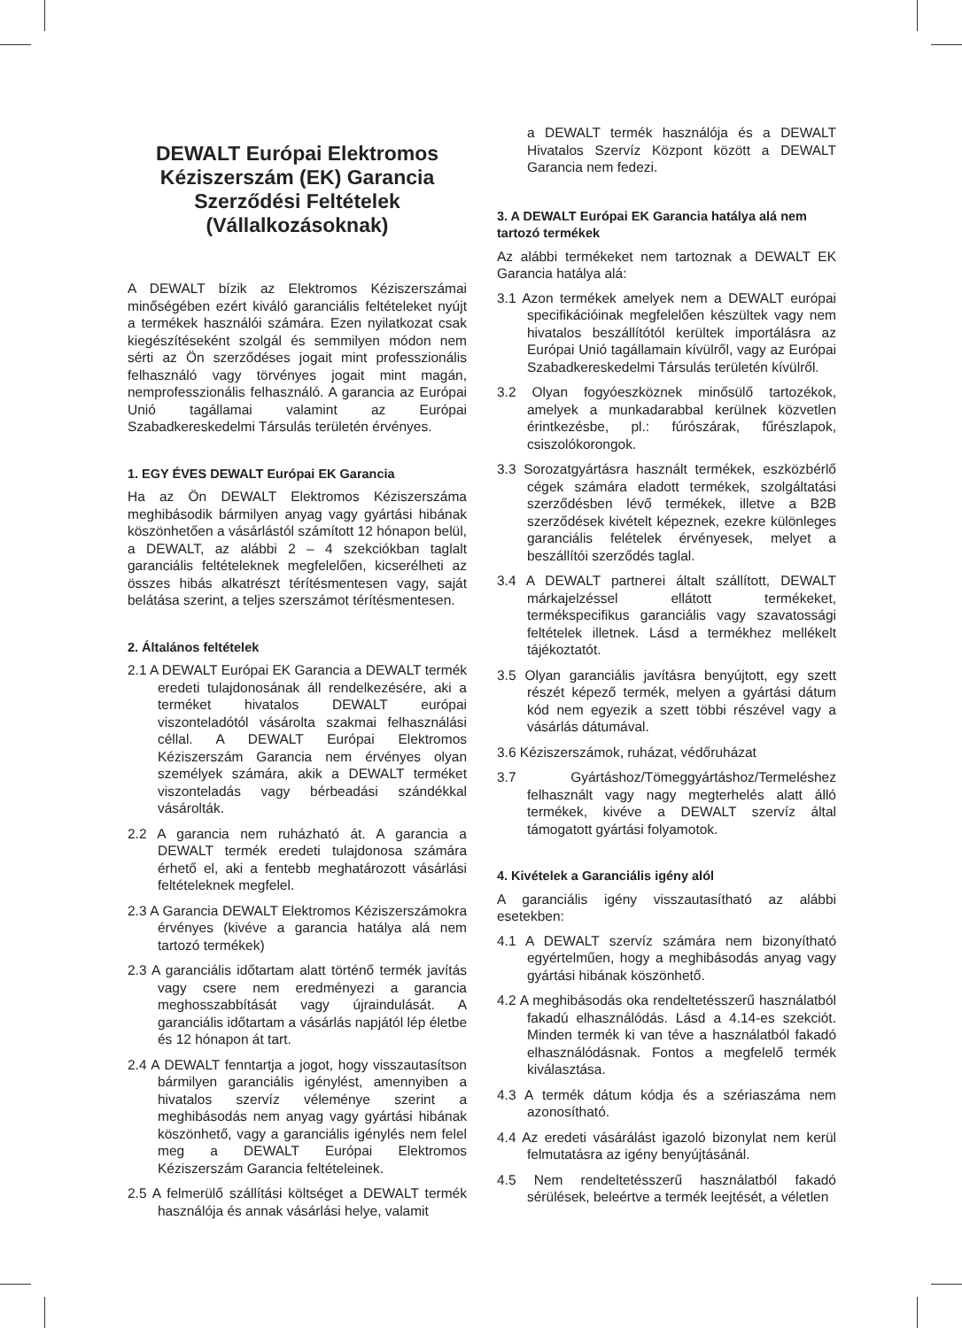DEWALT Európai Elektromos Kéziszerszám (EK) Garancia Szerződési Feltételek (Vállalkozásoknak)
A DEWALT bízik az Elektromos Kéziszerszámai minőségében ezért kiváló garanciális feltételeket nyújt a termékek használói számára. Ezen nyilatkozat csak kiegészítéseként szolgál és semmilyen módon nem sérti az Ön szerződéses jogait mint professzionális felhasználó vagy törvényes jogait mint magán, nemprofesszionális felhasználó. A garancia az Európai Unió tagállamai valamint az Európai Szabadkereskedelmi Társulás területén érvényes.
1. EGY ÉVES DEWALT Európai EK Garancia
Ha az Ön DEWALT Elektromos Kéziszerszáma meghibásodik bármilyen anyag vagy gyártási hibának köszönhetően a vásárlástól számított 12 hónapon belül, a DEWALT, az alábbi 2 – 4 szekciókban taglalt garanciális feltételeknek megfelelően, kicserélheti az összes hibás alkatrészt térítésmentesen vagy, saját belátása szerint, a teljes szerszámot térítésmentesen.
2. Általános feltételek
2.1 A DEWALT Európai EK Garancia a DEWALT termék eredeti tulajdonosának áll rendelkezésére, aki a terméket hivatalos DEWALT európai viszonteladótól vásárolta szakmai felhasználási céllal. A DEWALT Európai Elektromos Kéziszerszám Garancia nem érvényes olyan személyek számára, akik a DEWALT terméket viszonteladás vagy bérbeadási szándékkal vásárolták.
2.2 A garancia nem ruházható át. A garancia a DEWALT termék eredeti tulajdonosa számára érhető el, aki a fentebb meghatározott vásárlási feltételeknek megfelel.
2.3 A Garancia DEWALT Elektromos Kéziszerszámokra érvényes (kivéve a garancia hatálya alá nem tartozó termékek)
2.3 A garanciális időtartam alatt történő termék javítás vagy csere nem eredményezi a garancia meghosszabbítását vagy újraindulását. A garanciális időtartam a vásárlás napjától lép életbe és 12 hónapon át tart.
2.4 A DEWALT fenntartja a jogot, hogy visszautasítson bármilyen garanciális igénylést, amennyiben a hivatalos szervíz véleménye szerint a meghibásodás nem anyag vagy gyártási hibának köszönhető, vagy a garanciális igénylés nem felel meg a DEWALT Európai Elektromos Kéziszerszám Garancia feltételeinek.
2.5 A felmerülő szállítási költséget a DEWALT termék használója és annak vásárlási helye, valamit
a DEWALT termék használója és a DEWALT Hivatalos Szervíz Központ között a DEWALT Garancia nem fedezi.
3. A DEWALT Európai EK Garancia hatálya alá nem tartozó termékek
Az alábbi termékeket nem tartoznak a DEWALT EK Garancia hatálya alá:
3.1 Azon termékek amelyek nem a DEWALT európai specifikációinak megfelelően készültek vagy nem hivatalos beszállítótól kerültek importálásra az Európai Unió tagállamain kívülről, vagy az Európai Szabadkereskedelmi Társulás területén kívülről.
3.2 Olyan fogyóeszköznek minősülő tartozékok, amelyek a munkadarabbal kerülnek közvetlen érintkezésbe, pl.: fúrószárak, fűrészlapok, csiszolókorongok.
3.3 Sorozatgyártásra használt termékek, eszközbérlő cégek számára eladott termékek, szolgáltatási szerződésben lévő termékek, illetve a B2B szerződések kivételt képeznek, ezekre különleges garanciális felételek érvényesek, melyet a beszállítói szerződés taglal.
3.4 A DEWALT partnerei általt szállított, DEWALT márkajelzéssel ellátott termékeket, termékspecifikus garanciális vagy szavatossági feltételek illetnek. Lásd a termékhez mellékelt tájékoztatót.
3.5 Olyan garanciális javításra benyújtott, egy szett részét képező termék, melyen a gyártási dátum kód nem egyezik a szett többi részével vagy a vásárlás dátumával.
3.6 Kéziszerszámok, ruházat, védőruházat
3.7 Gyártáshoz/Tömeggyártáshoz/Termeléshez felhasznált vagy nagy megterhelés alatt álló termékek, kivéve a DEWALT szervíz által támogatott gyártási folyamotok.
4. Kivételek a Garanciális igény alól
A garanciális igény visszautasítható az alábbi esetekben:
4.1 A DEWALT szervíz számára nem bizonyítható egyértelműen, hogy a meghibásodás anyag vagy gyártási hibának köszönhető.
4.2 A meghibásodás oka rendeltetésszerű használatból fakadú elhasználódás. Lásd a 4.14-es szekciót. Minden termék ki van téve a használatból fakadó elhasználódásnak. Fontos a megfelelő termék kiválasztása.
4.3 A termék dátum kódja és a szériaszáma nem azonosítható.
4.4 Az eredeti vásárálást igazoló bizonylat nem kerül felmutatásra az igény benyújtásánál.
4.5 Nem rendeltetésszerű használatból fakadó sérülések, beleértve a termék leejtését, a véletlen